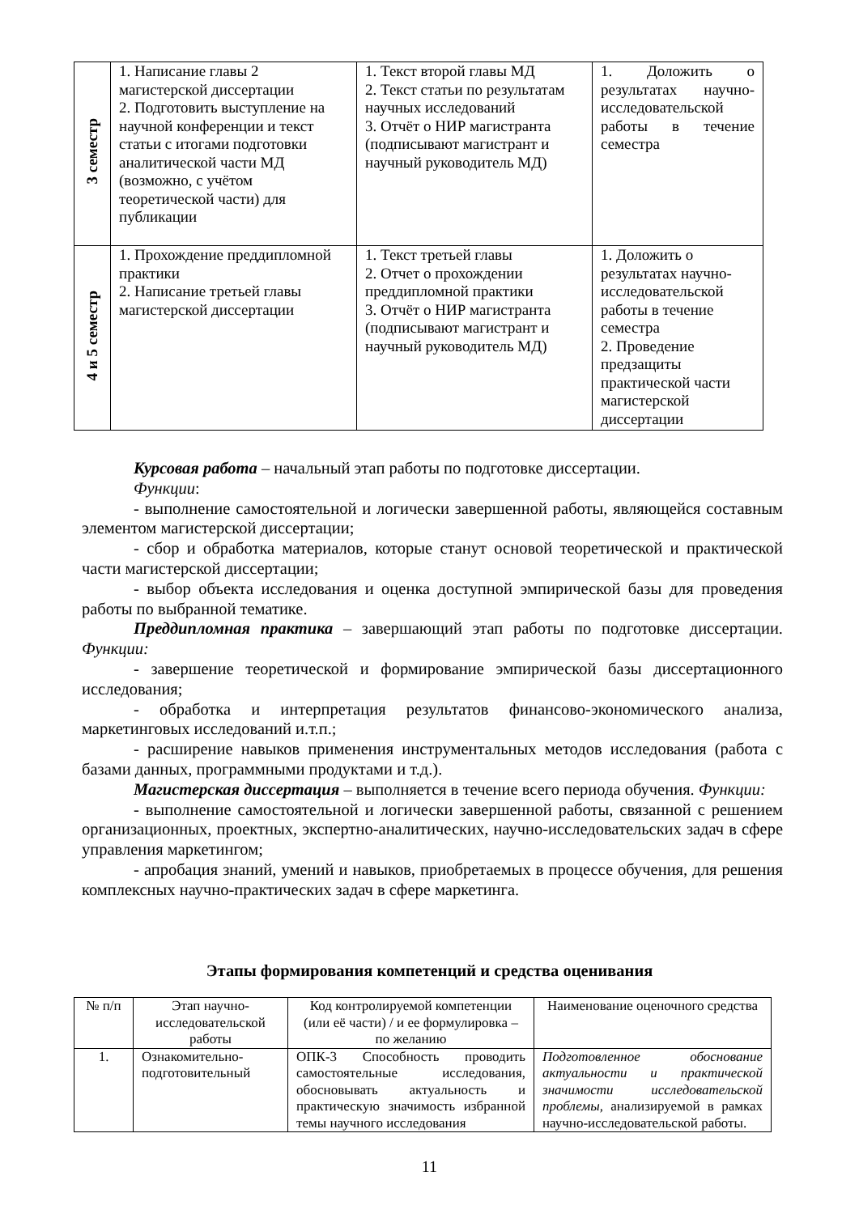| 3 семестр | 1. Написание главы 2 магистерской диссертации 2. Подготовить выступление на научной конференции и текст статьи с итогами подготовки аналитической части МД (возможно, с учётом теоретической части) для публикации | 1. Текст второй главы МД 2. Текст статьи по результатам научных исследований 3. Отчёт о НИР магистранта (подписывают магистрант и научный руководитель МД) | 1. Доложить о результатах научно-исследовательской работы в течение семестра |
| 4 и 5 семестр | 1. Прохождение преддипломной практики 2. Написание третьей главы магистерской диссертации | 1. Текст третьей главы 2. Отчет о прохождении преддипломной практики 3. Отчёт о НИР магистранта (подписывают магистрант и научный руководитель МД) | 1. Доложить о результатах научно-исследовательской работы в течение семестра 2. Проведение предзащиты практической части магистерской диссертации |
Курсовая работа – начальный этап работы по подготовке диссертации.
Функции:
- выполнение самостоятельной и логически завершенной работы, являющейся составным элементом магистерской диссертации;
- сбор и обработка материалов, которые станут основой теоретической и практической части магистерской диссертации;
- выбор объекта исследования и оценка доступной эмпирической базы для проведения работы по выбранной тематике.
Преддипломная практика – завершающий этап работы по подготовке диссертации. Функции:
- завершение теоретической и формирование эмпирической базы диссертационного исследования;
- обработка и интерпретация результатов финансово-экономического анализа, маркетинговых исследований и.т.п.;
- расширение навыков применения инструментальных методов исследования (работа с базами данных, программными продуктами и т.д.).
Магистерская диссертация – выполняется в течение всего периода обучения. Функции:
- выполнение самостоятельной и логически завершенной работы, связанной с решением организационных, проектных, экспертно-аналитических, научно-исследовательских задач в сфере управления маркетингом;
- апробация знаний, умений и навыков, приобретаемых в процессе обучения, для решения комплексных научно-практических задач в сфере маркетинга.
Этапы формирования компетенций и средства оценивания
| № п/п | Этап научно-исследовательской работы | Код контролируемой компетенции (или её части) / и ее формулировка – по желанию | Наименование оценочного средства |
| --- | --- | --- | --- |
| 1. | Ознакомительно-подготовительный | ОПК-3 Способность проводить самостоятельные исследования, обосновывать актуальность и практическую значимость избранной темы научного исследования | Подготовленное обоснование актуальности и практической значимости исследовательской проблемы, анализируемой в рамках научно-исследовательской работы. |
11